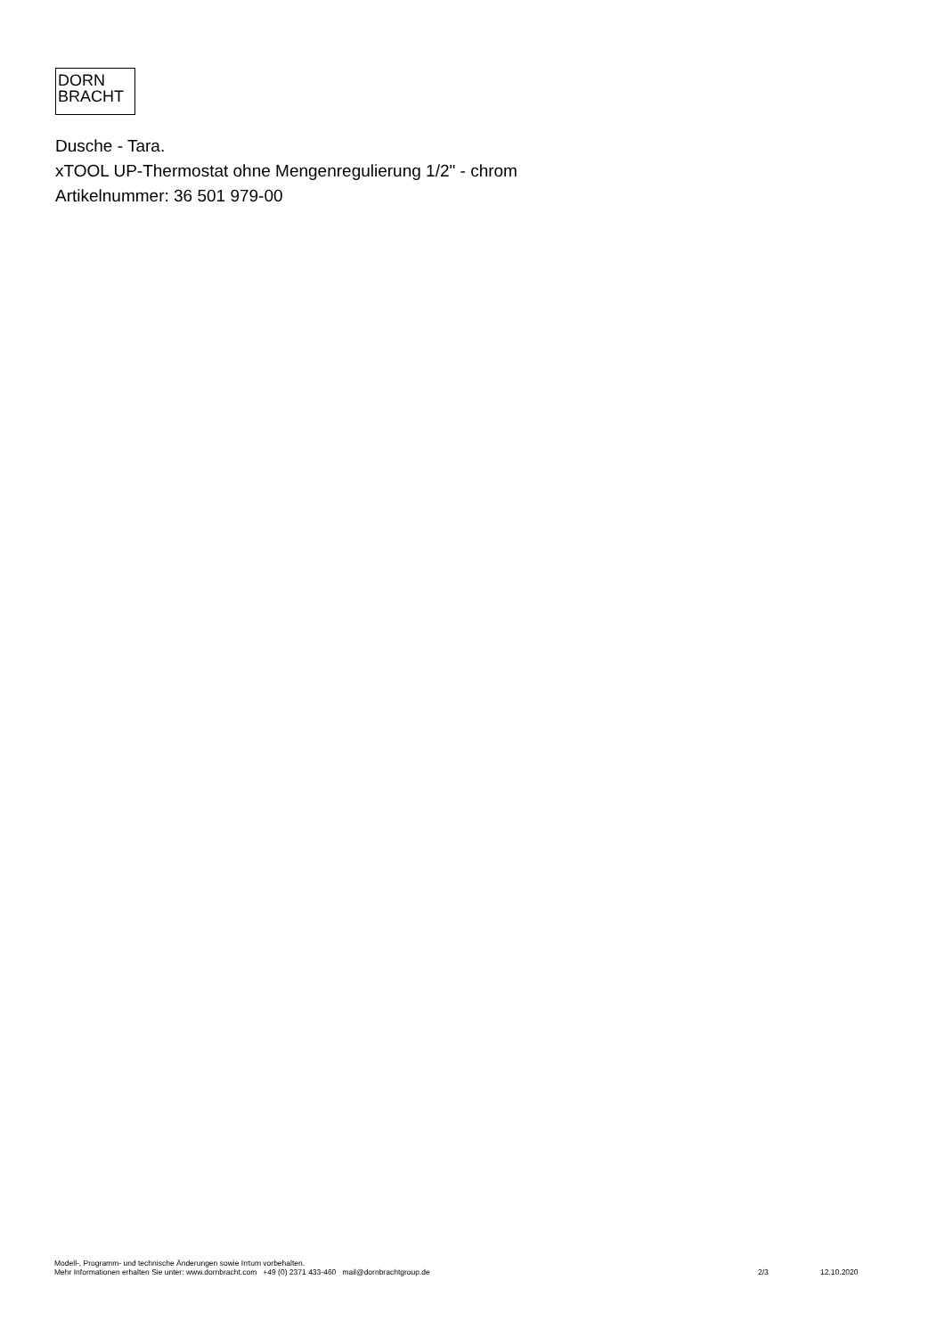DORN
BRACHT
Dusche - Tara.
xTOOL UP-Thermostat ohne Mengenregulierung 1/2" - chrom
Artikelnummer: 36 501 979-00
Modell-, Programm- und technische Änderungen sowie Irrtum vorbehalten.
Mehr Informationen erhalten Sie unter: www.dornbracht.com +49 (0) 2371 433-460 mail@dornbrachtgroup.de 2/3 12.10.2020